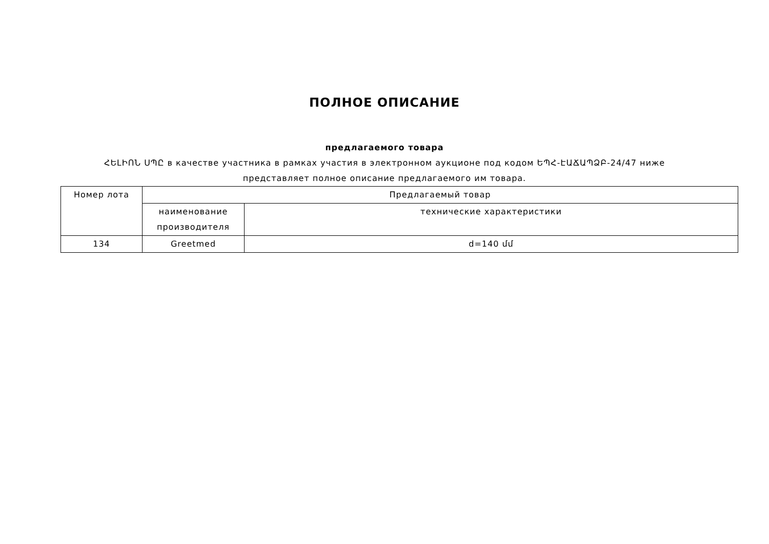ПОЛНОЕ ОПИСАНИЕ
предлагаемого товара
ՀԵԼԻՈՆ ՍՊԸ в качестве участника в рамках участия в электронном аукционе под кодом ԵՊՀ-ԷԱՃԱՊՁԲ-24/47 ниже представляет полное описание предлагаемого им товара.
| Номер лота | Предлагаемый товар | |
| --- | --- | --- |
| | наименование производителя | технические характеристики |
| 134 | Greetmed | d=140 մմ |